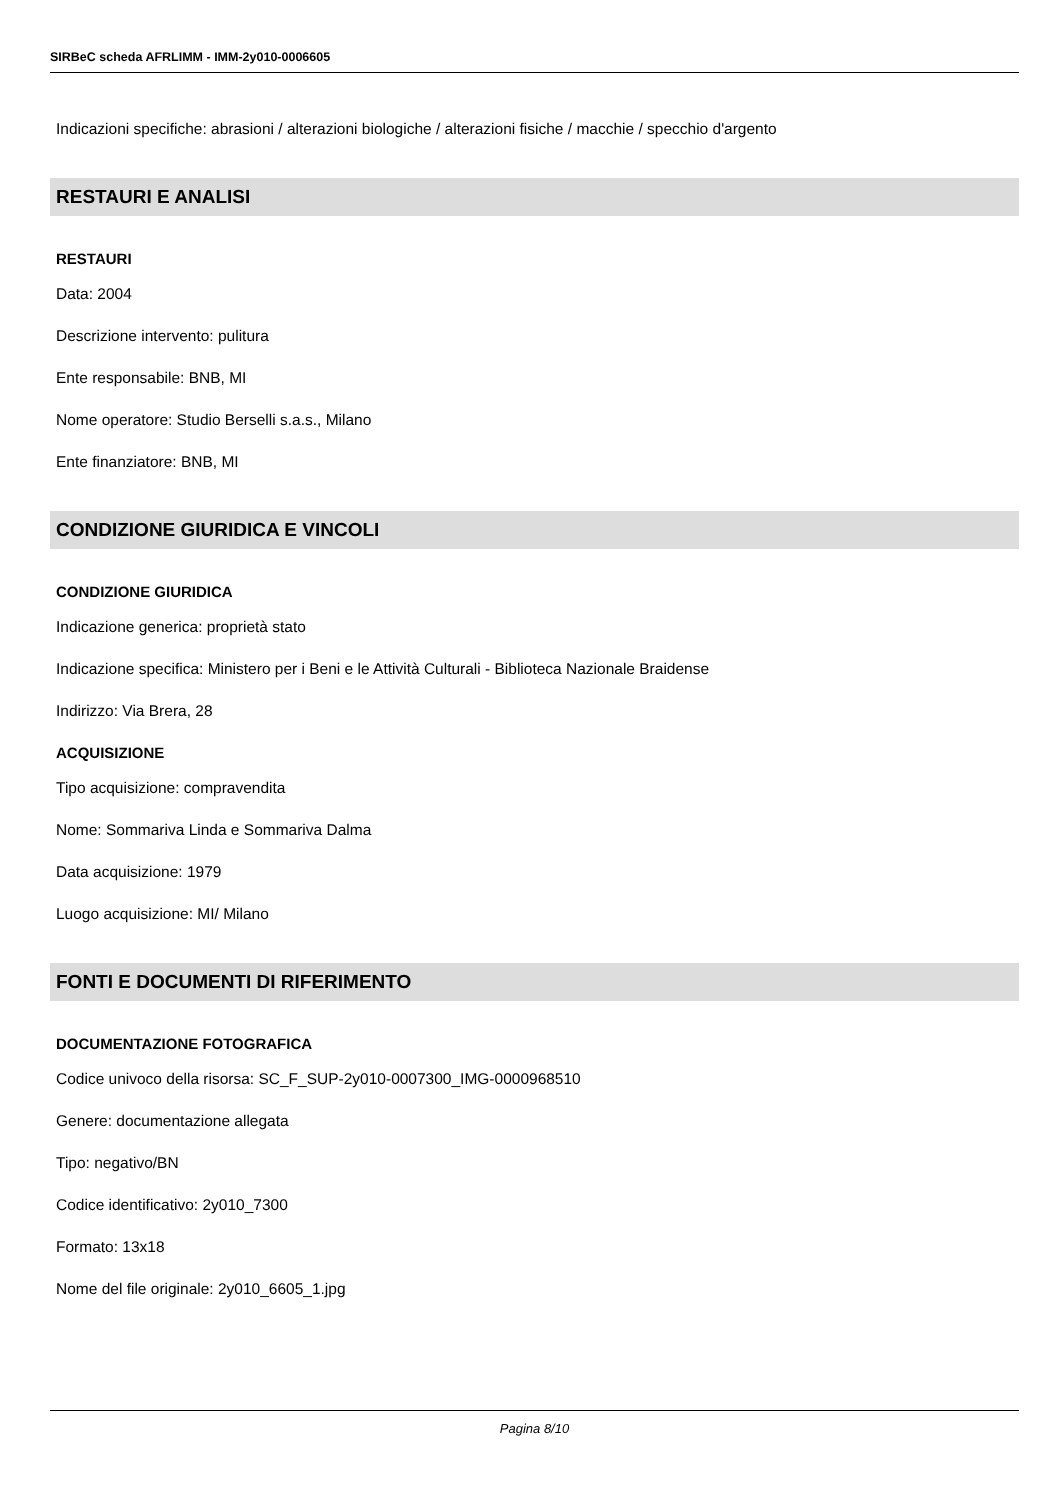SIRBeC scheda AFRLIMM - IMM-2y010-0006605
Indicazioni specifiche: abrasioni / alterazioni biologiche / alterazioni fisiche / macchie / specchio d'argento
RESTAURI E ANALISI
RESTAURI
Data: 2004
Descrizione intervento: pulitura
Ente responsabile: BNB, MI
Nome operatore: Studio Berselli s.a.s., Milano
Ente finanziatore: BNB, MI
CONDIZIONE GIURIDICA E VINCOLI
CONDIZIONE GIURIDICA
Indicazione generica: proprietà stato
Indicazione specifica: Ministero per i Beni e le Attività Culturali - Biblioteca Nazionale Braidense
Indirizzo: Via Brera, 28
ACQUISIZIONE
Tipo acquisizione: compravendita
Nome: Sommariva Linda e Sommariva Dalma
Data acquisizione: 1979
Luogo acquisizione: MI/ Milano
FONTI E DOCUMENTI DI RIFERIMENTO
DOCUMENTAZIONE FOTOGRAFICA
Codice univoco della risorsa: SC_F_SUP-2y010-0007300_IMG-0000968510
Genere: documentazione allegata
Tipo: negativo/BN
Codice identificativo: 2y010_7300
Formato: 13x18
Nome del file originale: 2y010_6605_1.jpg
Pagina 8/10